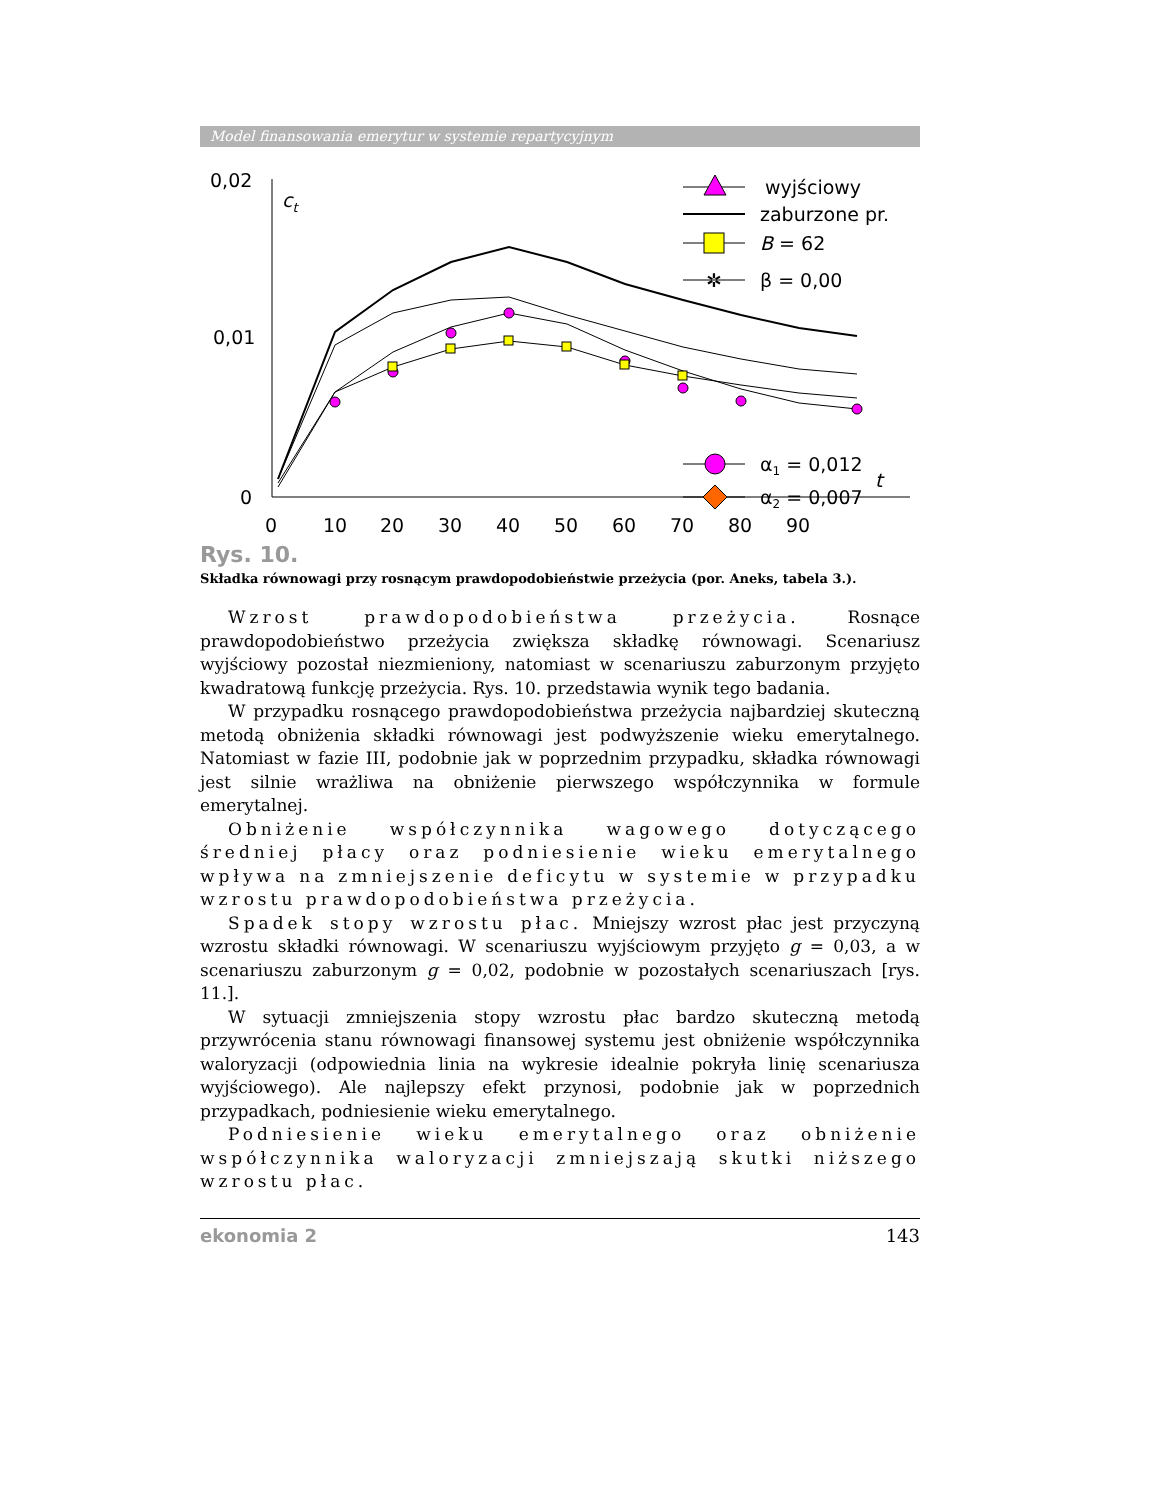Model finansowania emerytur w systemie repartycyjnym
0,02
0,01
0
ct
t
0
10
20
30
40
50
60
70
80
90
wyjściowy
zaburzone pr.
B = 62
✲
β = 0,00
α1 = 0,012
α2 = 0,007
Rys. 10.
Składka równowagi przy rosnącym prawdopodobieństwie przeżycia (por. Aneks, tabela 3.).
Wzrost prawdopodobieństwa przeżycia. Rosnące prawdopodobieństwo przeżycia zwiększa składkę równowagi. Scenariusz wyjściowy pozostał niezmieniony, natomiast w scenariuszu zaburzonym przyjęto kwadratową funkcję przeżycia. Rys. 10. przedstawia wynik tego badania.
W przypadku rosnącego prawdopodobieństwa przeżycia najbardziej skuteczną metodą obniżenia składki równowagi jest podwyższenie wieku emerytalnego. Natomiast w fazie III, podobnie jak w poprzednim przypadku, składka równowagi jest silnie wrażliwa na obniżenie pierwszego współczynnika w formule emerytalnej.
Obniżenie współczynnika wagowego dotyczącego średniej płacy oraz podniesienie wieku emerytalnego wpływa na zmniejszenie deficytu w systemie w przypadku wzrostu prawdopodobieństwa przeżycia.
Spadek stopy wzrostu płac. Mniejszy wzrost płac jest przyczyną wzrostu składki równowagi. W scenariuszu wyjściowym przyjęto g = 0,03, a w scenariuszu zaburzonym g = 0,02, podobnie w pozostałych scenariuszach [rys. 11.].
W sytuacji zmniejszenia stopy wzrostu płac bardzo skuteczną metodą przywrócenia stanu równowagi finansowej systemu jest obniżenie współczynnika waloryzacji (odpowiednia linia na wykresie idealnie pokryła linię scenariusza wyjściowego). Ale najlepszy efekt przynosi, podobnie jak w poprzednich przypadkach, podniesienie wieku emerytalnego.
Podniesienie wieku emerytalnego oraz obniżenie współczynnika waloryzacji zmniejszają skutki niższego wzrostu płac.
ekonomia 2 143